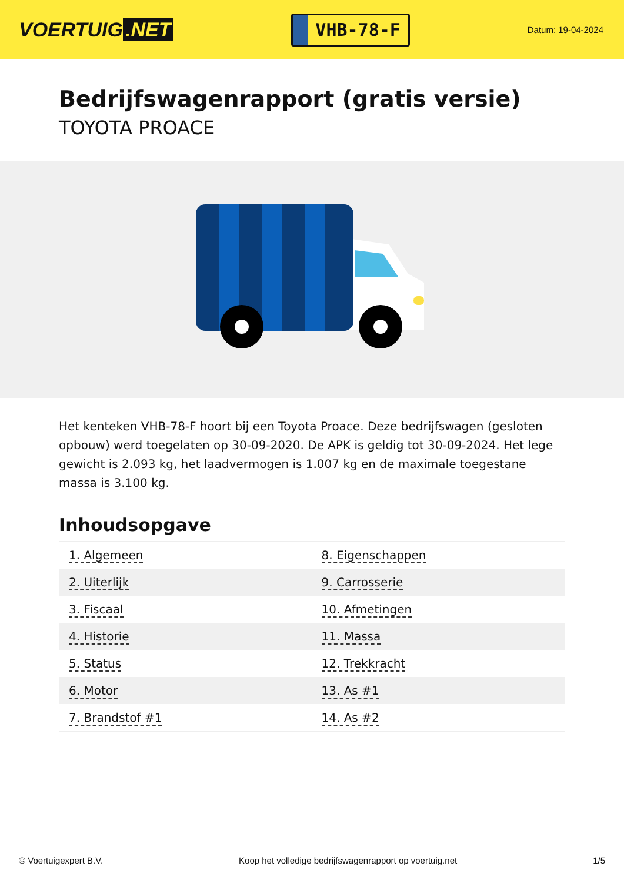VOERTUIG.NET
VHB-78-F
Datum: 19-04-2024
Bedrijfswagenrapport (gratis versie)
TOYOTA PROACE
Het kenteken VHB-78-F hoort bij een Toyota Proace. Deze bedrijfswagen (gesloten opbouw) werd toegelaten op 30-09-2020. De APK is geldig tot 30-09-2024. Het lege gewicht is 2.093 kg, het laadvermogen is 1.007 kg en de maximale toegestane massa is 3.100 kg.
Inhoudsopgave
| 1. Algemeen | 8. Eigenschappen |
| 2. Uiterlijk | 9. Carrosserie |
| 3. Fiscaal | 10. Afmetingen |
| 4. Historie | 11. Massa |
| 5. Status | 12. Trekkracht |
| 6. Motor | 13. As #1 |
| 7. Brandstof #1 | 14. As #2 |
© Voertuigexpert B.V. Koop het volledige bedrijfswagenrapport op voertuig.net 1/5